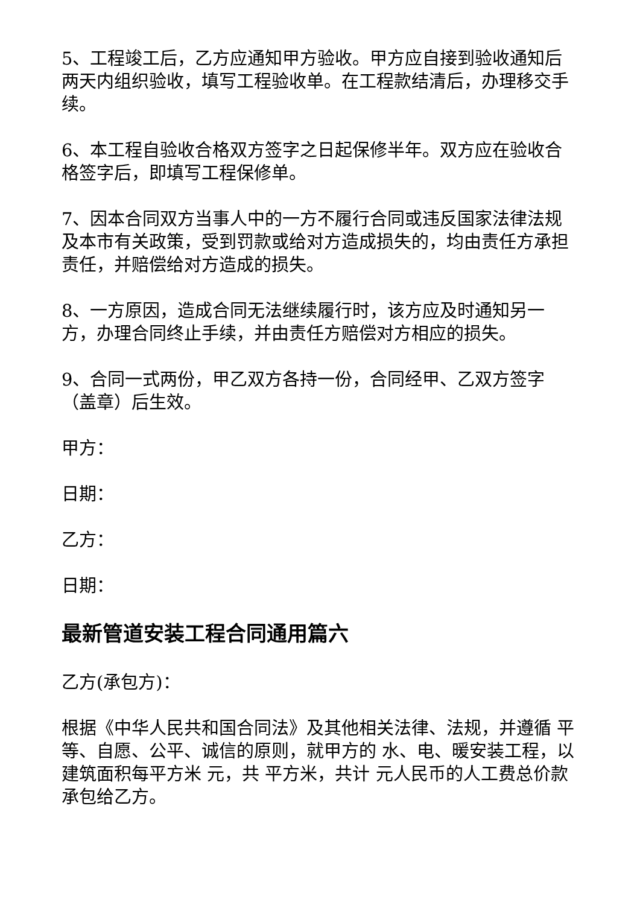5、工程竣工后，乙方应通知甲方验收。甲方应自接到验收通知后两天内组织验收，填写工程验收单。在工程款结清后，办理移交手续。
6、本工程自验收合格双方签字之日起保修半年。双方应在验收合格签字后，即填写工程保修单。
7、因本合同双方当事人中的一方不履行合同或违反国家法律法规及本市有关政策，受到罚款或给对方造成损失的，均由责任方承担责任，并赔偿给对方造成的损失。
8、一方原因，造成合同无法继续履行时，该方应及时通知另一方，办理合同终止手续，并由责任方赔偿对方相应的损失。
9、合同一式两份，甲乙双方各持一份，合同经甲、乙双方签字（盖章）后生效。
甲方：
日期：
乙方：
日期：
最新管道安装工程合同通用篇六
乙方(承包方)：
根据《中华人民共和国合同法》及其他相关法律、法规，并遵循 平等、自愿、公平、诚信的原则，就甲方的 水、电、暖安装工程，以建筑面积每平方米 元，共 平方米，共计 元人民币的人工费总价款承包给乙方。